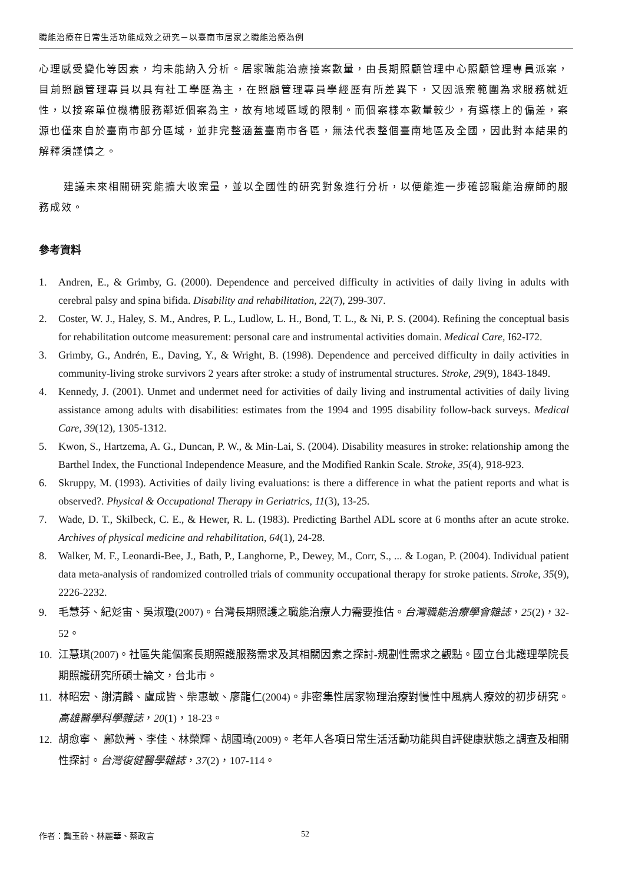職能治療在日常生活功能成效之研究－以臺南市居家之職能治療為例
心理感受變化等因素，均未能納入分析。居家職能治療接案數量，由長期照顧管理中心照顧管理專員派案，目前照顧管理專員以具有社工學歷為主，在照顧管理專員學經歷有所差異下，又因派案範圍為求服務就近性，以接案單位機構服務鄰近個案為主，故有地域區域的限制。而個案樣本數量較少，有選樣上的偏差，案源也僅來自於臺南市部分區域，並非完整涵蓋臺南市各區，無法代表整個臺南地區及全國，因此對本結果的解釋須謹慎之。
建議未來相關研究能擴大收案量，並以全國性的研究對象進行分析，以便能進一步確認職能治療師的服務成效。
參考資料
1. Andren, E., & Grimby, G. (2000). Dependence and perceived difficulty in activities of daily living in adults with cerebral palsy and spina bifida. Disability and rehabilitation, 22(7), 299-307.
2. Coster, W. J., Haley, S. M., Andres, P. L., Ludlow, L. H., Bond, T. L., & Ni, P. S. (2004). Refining the conceptual basis for rehabilitation outcome measurement: personal care and instrumental activities domain. Medical Care, I62-I72.
3. Grimby, G., Andrén, E., Daving, Y., & Wright, B. (1998). Dependence and perceived difficulty in daily activities in community-living stroke survivors 2 years after stroke: a study of instrumental structures. Stroke, 29(9), 1843-1849.
4. Kennedy, J. (2001). Unmet and undermet need for activities of daily living and instrumental activities of daily living assistance among adults with disabilities: estimates from the 1994 and 1995 disability follow-back surveys. Medical Care, 39(12), 1305-1312.
5. Kwon, S., Hartzema, A. G., Duncan, P. W., & Min-Lai, S. (2004). Disability measures in stroke: relationship among the Barthel Index, the Functional Independence Measure, and the Modified Rankin Scale. Stroke, 35(4), 918-923.
6. Skruppy, M. (1993). Activities of daily living evaluations: is there a difference in what the patient reports and what is observed?. Physical & Occupational Therapy in Geriatrics, 11(3), 13-25.
7. Wade, D. T., Skilbeck, C. E., & Hewer, R. L. (1983). Predicting Barthel ADL score at 6 months after an acute stroke. Archives of physical medicine and rehabilitation, 64(1), 24-28.
8. Walker, M. F., Leonardi-Bee, J., Bath, P., Langhorne, P., Dewey, M., Corr, S., ... & Logan, P. (2004). Individual patient data meta-analysis of randomized controlled trials of community occupational therapy for stroke patients. Stroke, 35(9), 2226-2232.
9. 毛慧芬、紀彣宙、吳淑瓊(2007)。台灣長期照護之職能治療人力需要推估。台灣職能治療學會雜誌，25(2)，32-52。
10. 江慧琪(2007)。社區失能個案長期照護服務需求及其相關因素之探討-規劃性需求之觀點。國立台北護理學院長期照護研究所碩士論文，台北市。
11. 林昭宏、謝清麟、盧成皆、柴惠敏、廖龍仁(2004)。非密集性居家物理治療對慢性中風病人療效的初步研究。高雄醫學科學雜誌，20(1)，18-23。
12. 胡愈寧、 鄺欽菁、李佳、林榮輝、胡國琦(2009)。老年人各項日常生活活動功能與自評健康狀態之調查及相關性探討。台灣復健醫學雜誌，37(2)，107-114。
作者：龔玉齡、林麗華、蔡政言 52